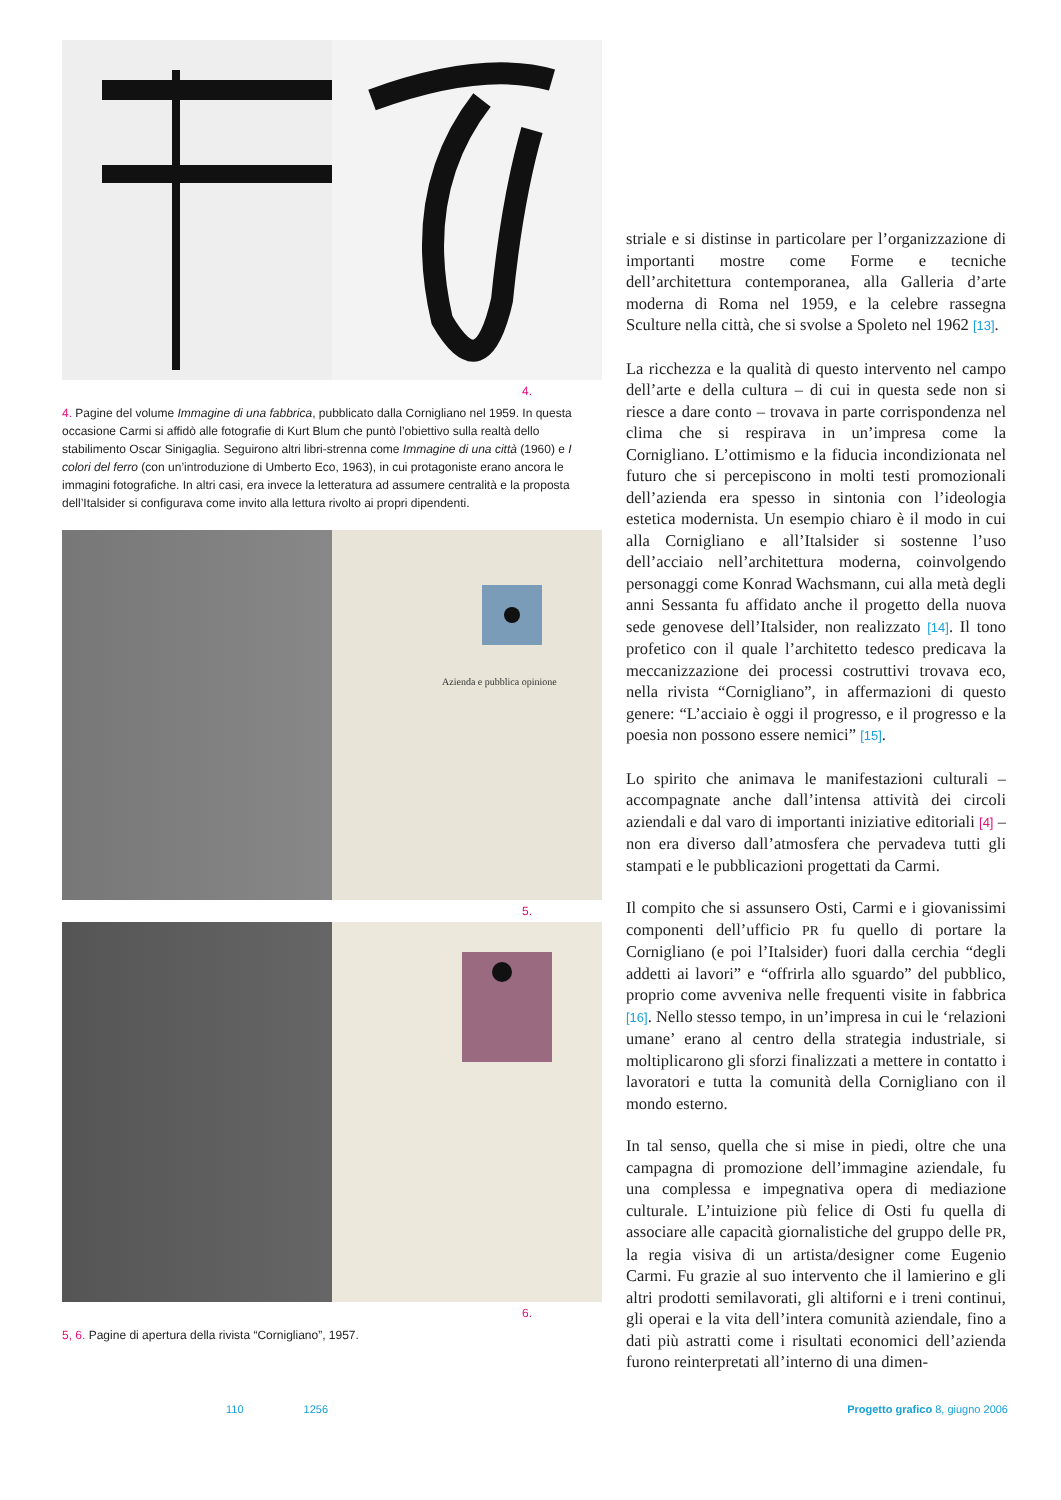4.
4. Pagine del volume Immagine di una fabbrica, pubblicato dalla Cornigliano nel 1959. In questa occasione Carmi si affidò alle fotografie di Kurt Blum che puntò l’obiettivo sulla realtà dello stabilimento Oscar Sinigaglia. Seguirono altri libri-strenna come Immagine di una città (1960) e I colori del ferro (con un’introduzione di Umberto Eco, 1963), in cui protagoniste erano ancora le immagini fotografiche. In altri casi, era invece la letteratura ad assumere centralità e la proposta dell’Italsider si configurava come invito alla lettura rivolto ai propri dipendenti.
Azienda e pubblica opinione
5.
6.
5, 6. Pagine di apertura della rivista “Cornigliano”, 1957.
striale e si distinse in particolare per l’organizzazione di importanti mostre come Forme e tecniche dell’architettura contemporanea, alla Galleria d’arte moderna di Roma nel 1959, e la celebre rassegna Sculture nella città, che si svolse a Spoleto nel 1962 [13].
La ricchezza e la qualità di questo intervento nel campo dell’arte e della cultura – di cui in questa sede non si riesce a dare conto – trovava in parte corrispondenza nel clima che si respirava in un’impresa come la Cornigliano. L’ottimismo e la fiducia incondizionata nel futuro che si percepiscono in molti testi promozionali dell’azienda era spesso in sintonia con l’ideologia estetica modernista. Un esempio chiaro è il modo in cui alla Cornigliano e all’Italsider si sostenne l’uso dell’acciaio nell’architettura moderna, coinvolgendo personaggi come Konrad Wachsmann, cui alla metà degli anni Sessanta fu affidato anche il progetto della nuova sede genovese dell’Italsider, non realizzato [14]. Il tono profetico con il quale l’architetto tedesco predicava la meccanizzazione dei processi costruttivi trovava eco, nella rivista “Cornigliano”, in affermazioni di questo genere: “L’acciaio è oggi il progresso, e il progresso e la poesia non possono essere nemici” [15].
Lo spirito che animava le manifestazioni culturali – accompagnate anche dall’intensa attività dei circoli aziendali e dal varo di importanti iniziative editoriali [4] – non era diverso dall’atmosfera che pervadeva tutti gli stampati e le pubblicazioni progettati da Carmi.
Il compito che si assunsero Osti, Carmi e i giovanissimi componenti dell’ufficio PR fu quello di portare la Cornigliano (e poi l’Italsider) fuori dalla cerchia “degli addetti ai lavori” e “offrirla allo sguardo” del pubblico, proprio come avveniva nelle frequenti visite in fabbrica [16]. Nello stesso tempo, in un’impresa in cui le ‘relazioni umane’ erano al centro della strategia industriale, si moltiplicarono gli sforzi finalizzati a mettere in contatto i lavoratori e tutta la comunità della Cornigliano con il mondo esterno.
In tal senso, quella che si mise in piedi, oltre che una campagna di promozione dell’immagine aziendale, fu una complessa e impegnativa opera di mediazione culturale. L’intuizione più felice di Osti fu quella di associare alle capacità giornalistiche del gruppo delle PR, la regia visiva di un artista/designer come Eugenio Carmi. Fu grazie al suo intervento che il lamierino e gli altri prodotti semilavorati, gli altiforni e i treni continui, gli operai e la vita dell’intera comunità aziendale, fino a dati più astratti come i risultati economici dell’azienda furono reinterpretati all’interno di una dimen-
110 1256 Progetto grafico 8, giugno 2006